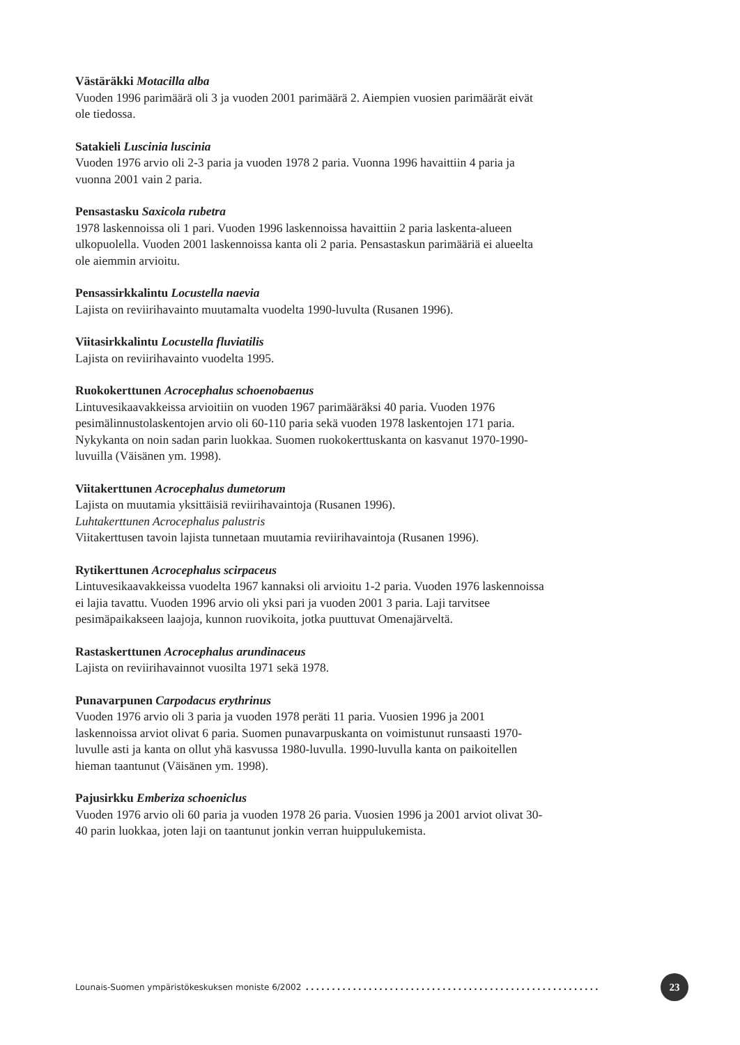Västäräkki Motacilla alba
Vuoden 1996 parimäärä oli 3 ja vuoden 2001 parimäärä 2. Aiempien vuosien parimäärät eivät ole tiedossa.
Satakieli Luscinia luscinia
Vuoden 1976 arvio oli 2-3 paria ja vuoden 1978 2 paria. Vuonna 1996 havaittiin 4 paria ja vuonna 2001 vain 2 paria.
Pensastasku Saxicola rubetra
1978 laskennoissa oli 1 pari. Vuoden 1996 laskennoissa havaittiin 2 paria laskenta-alueen ulkopuolella. Vuoden 2001 laskennoissa kanta oli 2 paria. Pensastaskun parimääriä ei alueelta ole aiemmin arvioitu.
Pensassirkkalintu Locustella naevia
Lajista on reviirihavainto muutamalta vuodelta 1990-luvulta (Rusanen 1996).
Viitasirkkalintu Locustella fluviatilis
Lajista on reviirihavainto vuodelta 1995.
Ruokokerttunen Acrocephalus schoenobaenus
Lintuvesikaavakkeissa arvioitiin on vuoden 1967 parimääräksi 40 paria. Vuoden 1976 pesimälinnustolaskentojen arvio oli 60-110 paria sekä vuoden 1978 laskentojen 171 paria. Nykykanta on noin sadan parin luokkaa. Suomen ruokokerttuskanta on kasvanut 1970-1990-luvuilla (Väisänen ym. 1998).
Viitakerttunen Acrocephalus dumetorum
Lajista on muutamia yksittäisiä reviirihavaintoja (Rusanen 1996).
Luhtakerttunen Acrocephalus palustris
Viitakerttusen tavoin lajista tunnetaan muutamia reviirihavaintoja (Rusanen 1996).
Rytikerttunen Acrocephalus scirpaceus
Lintuvesikaavakkeissa vuodelta 1967 kannaksi oli arvioitu 1-2 paria. Vuoden 1976 laskennoissa ei lajia tavattu. Vuoden 1996 arvio oli yksi pari ja vuoden 2001 3 paria. Laji tarvitsee pesimäpaikakseen laajoja, kunnon ruovikoita, jotka puuttuvat Omenajärveltä.
Rastaskerttunen Acrocephalus arundinaceus
Lajista on reviirihavainnot vuosilta 1971 sekä 1978.
Punavarpunen Carpodacus erythrinus
Vuoden 1976 arvio oli 3 paria ja vuoden 1978 peräti 11 paria. Vuosien 1996 ja 2001 laskennoissa arviot olivat 6 paria. Suomen punavarpuskanta on voimistunut runsaasti 1970-luvulle asti ja kanta on ollut yhä kasvussa 1980-luvulla. 1990-luvulla kanta on paikoitellen hieman taantunut (Väisänen ym. 1998).
Pajusirkku Emberiza schoeniclus
Vuoden 1976 arvio oli 60 paria ja vuoden 1978 26 paria. Vuosien 1996 ja 2001 arviot olivat 30-40 parin luokkaa, joten laji on taantunut jonkin verran huippulukemista.
Lounais-Suomen ympäristökeskuksen moniste 6/2002........................................................ 23